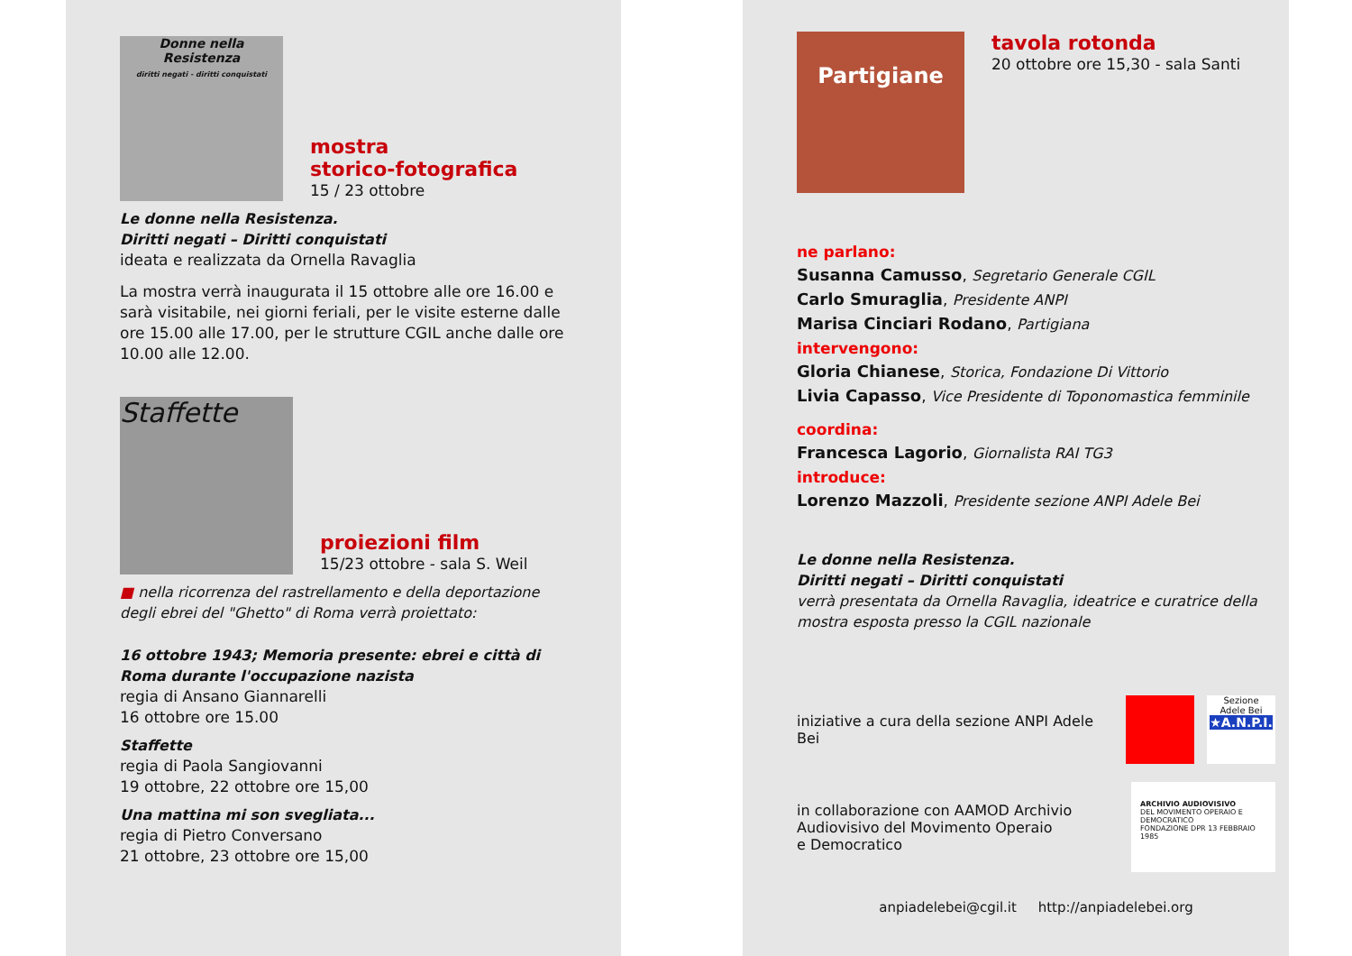Donne nella Resistenza
diritti negati - diritti conquistati
mostra
storico-fotografica
15 / 23 ottobre
Le donne nella Resistenza.
Diritti negati – Diritti conquistati
ideata e realizzata da Ornella Ravaglia
La mostra verrà inaugurata il 15 ottobre alle ore 16.00 e sarà visitabile, nei giorni feriali, per le visite esterne dalle ore 15.00 alle 17.00, per le strutture CGIL anche dalle ore 10.00 alle 12.00.
Staffette
proiezioni film
15/23 ottobre - sala S. Weil
■ nella ricorrenza del rastrellamento e della deportazione degli ebrei del "Ghetto" di Roma verrà proiettato:
16 ottobre 1943; Memoria presente: ebrei e città di Roma durante l'occupazione nazista
regia di Ansano Giannarelli
16 ottobre ore 15.00
Staffette
regia di Paola Sangiovanni
19 ottobre, 22 ottobre ore 15,00
Una mattina mi son svegliata...
regia di Pietro Conversano
21 ottobre, 23 ottobre ore 15,00
Partigiane
tavola rotonda
20 ottobre ore 15,30 - sala Santi
ne parlano:
Susanna Camusso, Segretario Generale CGIL
Carlo Smuraglia, Presidente ANPI
Marisa Cinciari Rodano, Partigiana
intervengono:
Gloria Chianese, Storica, Fondazione Di Vittorio
Livia Capasso, Vice Presidente di Toponomastica femminile
coordina:
Francesca Lagorio, Giornalista RAI TG3
introduce:
Lorenzo Mazzoli, Presidente sezione ANPI Adele Bei
Le donne nella Resistenza.
Diritti negati – Diritti conquistati
verrà presentata da Ornella Ravaglia, ideatrice e curatrice della mostra esposta presso la CGIL nazionale
iniziative a cura della sezione ANPI Adele Bei
Sezione
Adele Bei
★A.N.P.I.
in collaborazione con AAMOD Archivio
Audiovisivo del Movimento Operaio
e Democratico
ARCHIVIO AUDIOVISIVO
DEL MOVIMENTO OPERAIO E DEMOCRATICO
FONDAZIONE DPR 13 FEBBRAIO 1985
anpiadelebei@cgil.it http://anpiadelebei.org